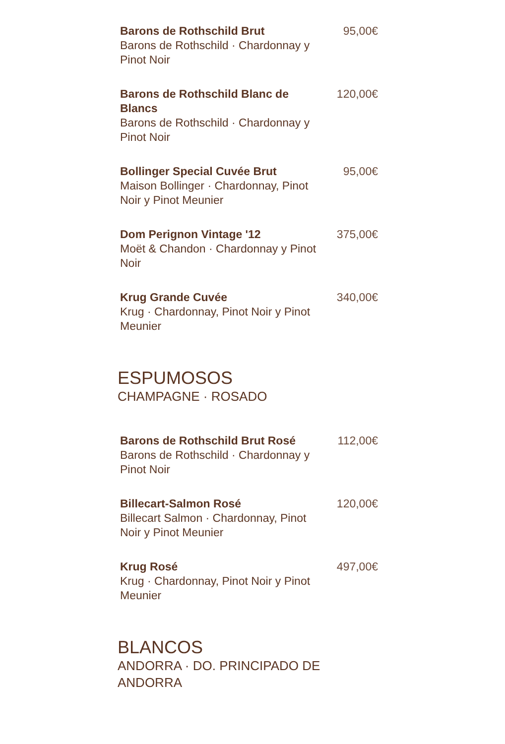Barons de Rothschild Brut
Barons de Rothschild · Chardonnay y Pinot Noir
95,00€
Barons de Rothschild Blanc de Blancs
Barons de Rothschild · Chardonnay y Pinot Noir
120,00€
Bollinger Special Cuvée Brut
Maison Bollinger · Chardonnay, Pinot Noir y Pinot Meunier
95,00€
Dom Perignon Vintage '12
Moët & Chandon · Chardonnay y Pinot Noir
375,00€
Krug Grande Cuvée
Krug · Chardonnay, Pinot Noir y Pinot Meunier
340,00€
ESPUMOSOS
CHAMPAGNE · ROSADO
Barons de Rothschild Brut Rosé
Barons de Rothschild · Chardonnay y Pinot Noir
112,00€
Billecart-Salmon Rosé
Billecart Salmon · Chardonnay, Pinot Noir y Pinot Meunier
120,00€
Krug Rosé
Krug · Chardonnay, Pinot Noir y Pinot Meunier
497,00€
BLANCOS
ANDORRA · DO. PRINCIPADO DE ANDORRA